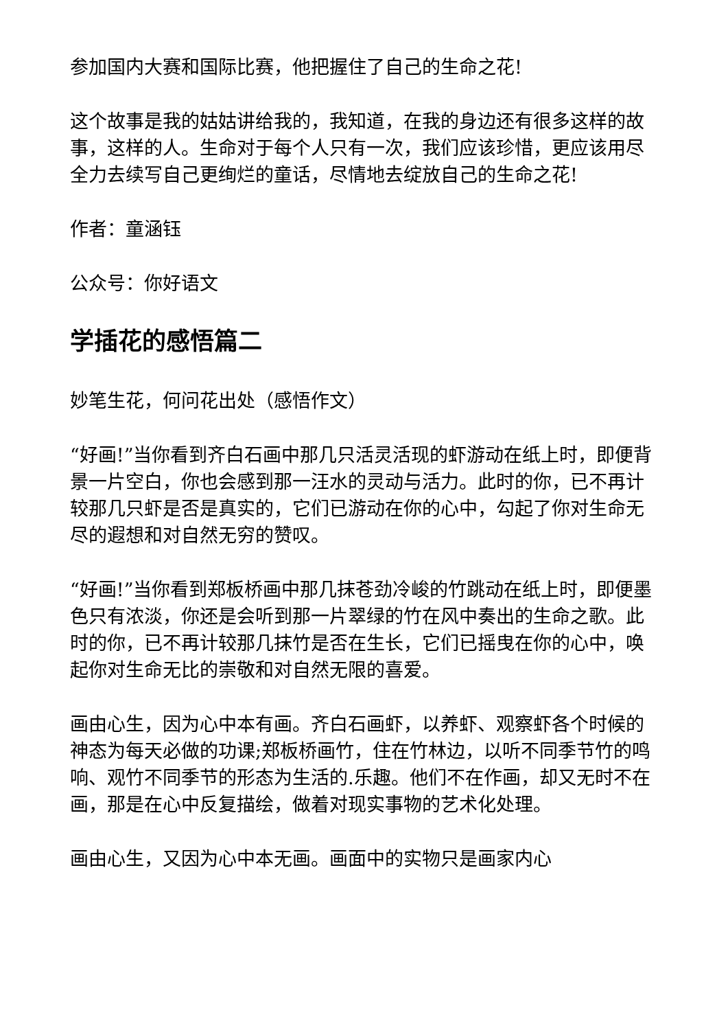参加国内大赛和国际比赛，他把握住了自己的生命之花!
这个故事是我的姑姑讲给我的，我知道，在我的身边还有很多这样的故事，这样的人。生命对于每个人只有一次，我们应该珍惜，更应该用尽全力去续写自己更绚烂的童话，尽情地去绽放自己的生命之花!
作者：童涵钰
公众号：你好语文
学插花的感悟篇二
妙笔生花，何问花出处（感悟作文）
“好画!”当你看到齐白石画中那几只活灵活现的虾游动在纸上时，即便背景一片空白，你也会感到那一汪水的灵动与活力。此时的你，已不再计较那几只虾是否是真实的，它们已游动在你的心中，勾起了你对生命无尽的遐想和对自然无穷的赞叹。
“好画!”当你看到郑板桥画中那几抹苍劲冷峻的竹跳动在纸上时，即便墨色只有浓淡，你还是会听到那一片翠绿的竹在风中奏出的生命之歌。此时的你，已不再计较那几抹竹是否在生长，它们已摇曳在你的心中，唤起你对生命无比的崇敬和对自然无限的喜爱。
画由心生，因为心中本有画。齐白石画虾，以养虾、观察虾各个时候的神态为每天必做的功课;郑板桥画竹，住在竹林边，以听不同季节竹的鸣响、观竹不同季节的形态为生活的.乐趣。他们不在作画，却又无时不在画，那是在心中反复描绘，做着对现实事物的艺术化处理。
画由心生，又因为心中本无画。画面中的实物只是画家内心